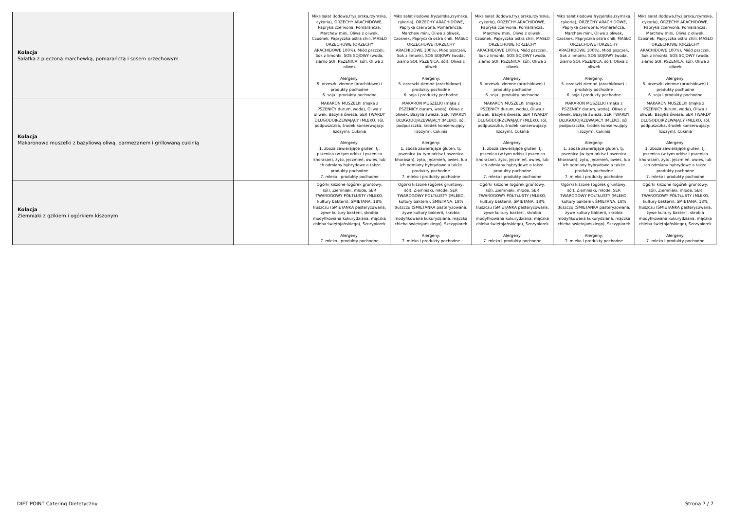| Kolacja Sałatka z pieczoną marchewką, pomarańczą i sosem orzechowym | | Miks sałat (lodowa,fryzjerska,rzymska, cykoria), ORZECHY ARACHIDOWE, Papryka czerwona, Pomarańcza, Marchew mini, Oliwa z oliwek, Czosnek, Papryczka ostra chili, MASŁO ORZECHOWE (ORZECHY ARACHIDOWE 100%), Miód pszczeli, Sok z limonki, SOS SOJOWY (woda, ziarno SOI, PSZENICA, sól), Oliwa z oliwek Alergeny: 5. orzeszki ziemne (arachidowe) i produkty pochodne 6. soja i produkty pochodne | Miks sałat (lodowa,fryzjerska,rzymska, cykoria), ORZECHY ARACHIDOWE, Papryka czerwona, Pomarańcza, Marchew mini, Oliwa z oliwek, Czosnek, Papryczka ostra chili, MASŁO ORZECHOWE (ORZECHY ARACHIDOWE 100%), Miód pszczeli, Sok z limonki, SOS SOJOWY (woda, ziarno SOI, PSZENICA, sól), Oliwa z oliwek Alergeny: 5. orzeszki ziemne (arachidowe) i produkty pochodne 6. soja i produkty pochodne | Miks sałat (lodowa,fryzjerska,rzymska, cykoria), ORZECHY ARACHIDOWE, Papryka czerwona, Pomarańcza, Marchew mini, Oliwa z oliwek, Czosnek, Papryczka ostra chili, MASŁO ORZECHOWE (ORZECHY ARACHIDOWE 100%), Miód pszczeli, Sok z limonki, SOS SOJOWY (woda, ziarno SOI, PSZENICA, sól), Oliwa z oliwek Alergeny: 5. orzeszki ziemne (arachidowe) i produkty pochodne 6. soja i produkty pochodne | Miks sałat (lodowa,fryzjerska,rzymska, cykoria), ORZECHY ARACHIDOWE, Papryka czerwona, Pomarańcza, Marchew mini, Oliwa z oliwek, Czosnek, Papryczka ostra chili, MASŁO ORZECHOWE (ORZECHY ARACHIDOWE 100%), Miód pszczeli, Sok z limonki, SOS SOJOWY (woda, ziarno SOI, PSZENICA, sól), Oliwa z oliwek Alergeny: 5. orzeszki ziemne (arachidowe) i produkty pochodne 6. soja i produkty pochodne | Miks sałat (lodowa,fryzjerska,rzymska, cykoria), ORZECHY ARACHIDOWE, Papryka czerwona, Pomarańcza, Marchew mini, Oliwa z oliwek, Czosnek, Papryczka ostra chili, MASŁO ORZECHOWE (ORZECHY ARACHIDOWE 100%), Miód pszczeli, Sok z limonki, SOS SOJOWY (woda, ziarno SOI, PSZENICA, sól), Oliwa z oliwek Alergeny: 5. orzeszki ziemne (arachidowe) i produkty pochodne 6. soja i produkty pochodne |
| Kolacja Makaronowe muszelki z bazyliową oliwą, parmezanem i grillowaną cukinią | | MAKARON MUSZELKI (mąka z PSZENICY durum, woda), Oliwa z oliwek, Bazylia świeża, SER TWARDY DŁUGODOJRZEWAJĄCY (MLEKO, sól, podpuszczka, środek konserwujący: lizozym), Cukinia Alergeny: 1. zboża zawierające gluten, tj. pszenica (w tym orkisz i pszenica khorasan), żyto, jęczmień, owies, lub ich odmiany hybrydowe a także produkty pochodne 7. mleko i produkty pochodne | MAKARON MUSZELKI (mąka z PSZENICY durum, woda), Oliwa z oliwek, Bazylia świeża, SER TWARDY DŁUGODOJRZEWAJĄCY (MLEKO, sól, podpuszczka, środek konserwujący: lizozym), Cukinia Alergeny: 1. zboża zawierające gluten, tj. pszenica (w tym orkisz i pszenica khorasan), żyto, jęczmień, owies, lub ich odmiany hybrydowe a także produkty pochodne 7. mleko i produkty pochodne | MAKARON MUSZELKI (mąka z PSZENICY durum, woda), Oliwa z oliwek, Bazylia świeża, SER TWARDY DŁUGODOJRZEWAJĄCY (MLEKO, sól, podpuszczka, środek konserwujący: lizozym), Cukinia Alergeny: 1. zboża zawierające gluten, tj. pszenica (w tym orkisz i pszenica khorasan), żyto, jęczmień, owies, lub ich odmiany hybrydowe a także produkty pochodne 7. mleko i produkty pochodne | MAKARON MUSZELKI (mąka z PSZENICY durum, woda), Oliwa z oliwek, Bazylia świeża, SER TWARDY DŁUGODOJRZEWAJĄCY (MLEKO, sól, podpuszczka, środek konserwujący: lizozym), Cukinia Alergeny: 1. zboża zawierające gluten, tj. pszenica (w tym orkisz i pszenica khorasan), żyto, jęczmień, owies, lub ich odmiany hybrydowe a także produkty pochodne 7. mleko i produkty pochodne | MAKARON MUSZELKI (mąka z PSZENICY durum, woda), Oliwa z oliwek, Bazylia świeża, SER TWARDY DŁUGODOJRZEWAJĄCY (MLEKO, sól, podpuszczka, środek konserwujący: lizozym), Cukinia Alergeny: 1. zboża zawierające gluten, tj. pszenica (w tym orkisz i pszenica khorasan), żyto, jęczmień, owies, lub ich odmiany hybrydowe a także produkty pochodne 7. mleko i produkty pochodne |
| Kolacja Ziemniaki z gzikiem i ogórkiem kiszonym | | Ogórki kiszone (ogórek gruntowy, sól), Ziemniaki, młode, SER TWAROGOWY PÓŁTŁUSTY (MLEKO, kultury bakterii), ŚMIETANA, 18% tłuszczu (ŚMIETANKA pasteryzowana, żywe kultury bakterii, skrobia modyfikowana kukurydziana, mączka chleba świętojańskiego), Szczypiorek Alergeny: 7. mleko i produkty pochodne | Ogórki kiszone (ogórek gruntowy, sól), Ziemniaki, młode, SER TWAROGOWY PÓŁTŁUSTY (MLEKO, kultury bakterii), ŚMIETANA, 18% tłuszczu (ŚMIETANKA pasteryzowana, żywe kultury bakterii, skrobia modyfikowana kukurydziana, mączka chleba świętojańskiego), Szczypiorek Alergeny: 7. mleko i produkty pochodne | Ogórki kiszone (ogórek gruntowy, sól), Ziemniaki, młode, SER TWAROGOWY PÓŁTŁUSTY (MLEKO, kultury bakterii), ŚMIETANA, 18% tłuszczu (ŚMIETANKA pasteryzowana, żywe kultury bakterii, skrobia modyfikowana kukurydziana, mączka chleba świętojańskiego), Szczypiorek Alergeny: 7. mleko i produkty pochodne | Ogórki kiszone (ogórek gruntowy, sól), Ziemniaki, młode, SER TWAROGOWY PÓŁTŁUSTY (MLEKO, kultury bakterii), ŚMIETANA, 18% tłuszczu (ŚMIETANKA pasteryzowana, żywe kultury bakterii, skrobia modyfikowana kukurydziana, mączka chleba świętojańskiego), Szczypiorek Alergeny: 7. mleko i produkty pochodne | Ogórki kiszone (ogórek gruntowy, sól), Ziemniaki, młode, SER TWAROGOWY PÓŁTŁUSTY (MLEKO, kultury bakterii), ŚMIETANA, 18% tłuszczu (ŚMIETANKA pasteryzowana, żywe kultury bakterii, skrobia modyfikowana kukurydziana, mączka chleba świętojańskiego), Szczypiorek Alergeny: 7. mleko i produkty pochodne |
DIET POINT Catering Dietetyczny
Strona 7 / 7